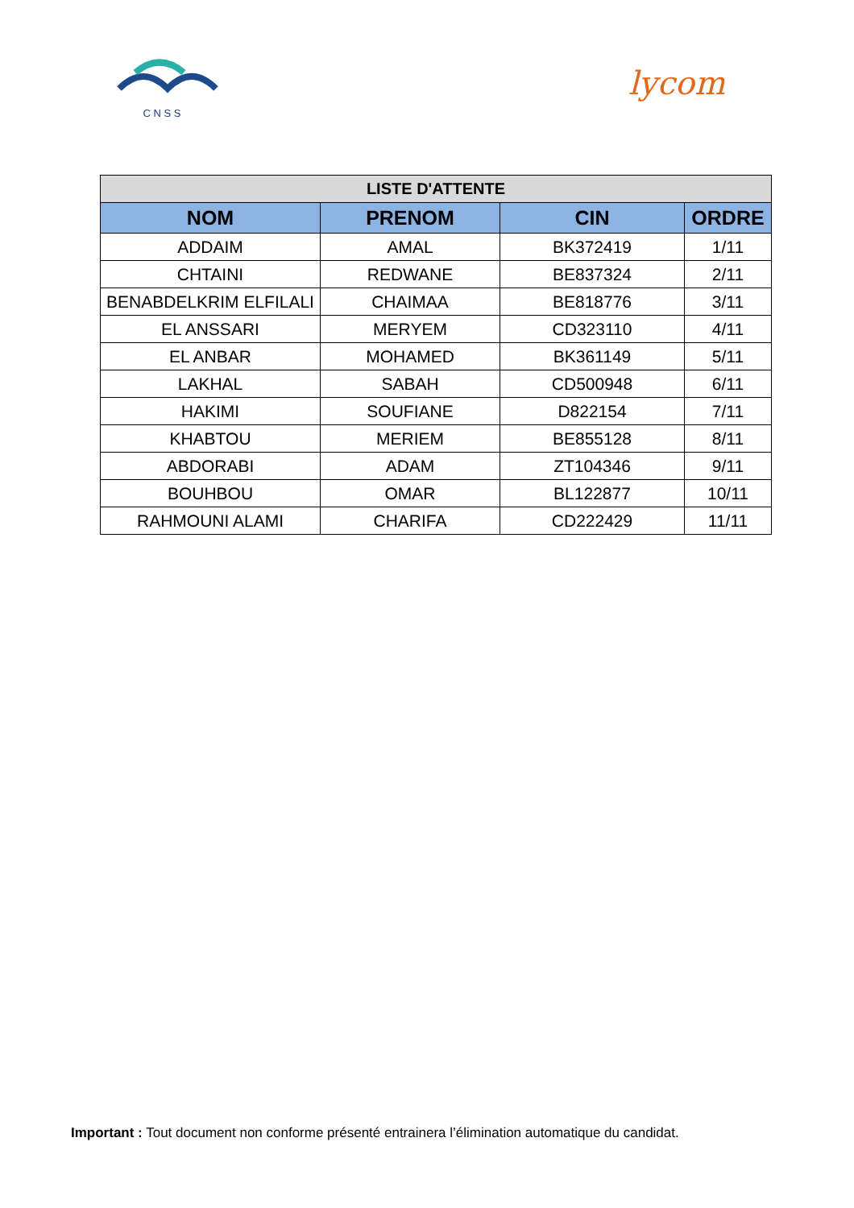C N S S
lycom
| LISTE D'ATTENTE | | | |
| --- | --- | --- | --- |
| NOM | PRENOM | CIN | ORDRE |
| ADDAIM | AMAL | BK372419 | 1/11 |
| CHTAINI | REDWANE | BE837324 | 2/11 |
| BENABDELKRIM ELFILALI | CHAIMAA | BE818776 | 3/11 |
| EL ANSSARI | MERYEM | CD323110 | 4/11 |
| EL ANBAR | MOHAMED | BK361149 | 5/11 |
| LAKHAL | SABAH | CD500948 | 6/11 |
| HAKIMI | SOUFIANE | D822154 | 7/11 |
| KHABTOU | MERIEM | BE855128 | 8/11 |
| ABDORABI | ADAM | ZT104346 | 9/11 |
| BOUHBOU | OMAR | BL122877 | 10/11 |
| RAHMOUNI ALAMI | CHARIFA | CD222429 | 11/11 |
Important : Tout document non conforme présenté entrainera l’élimination automatique du candidat.